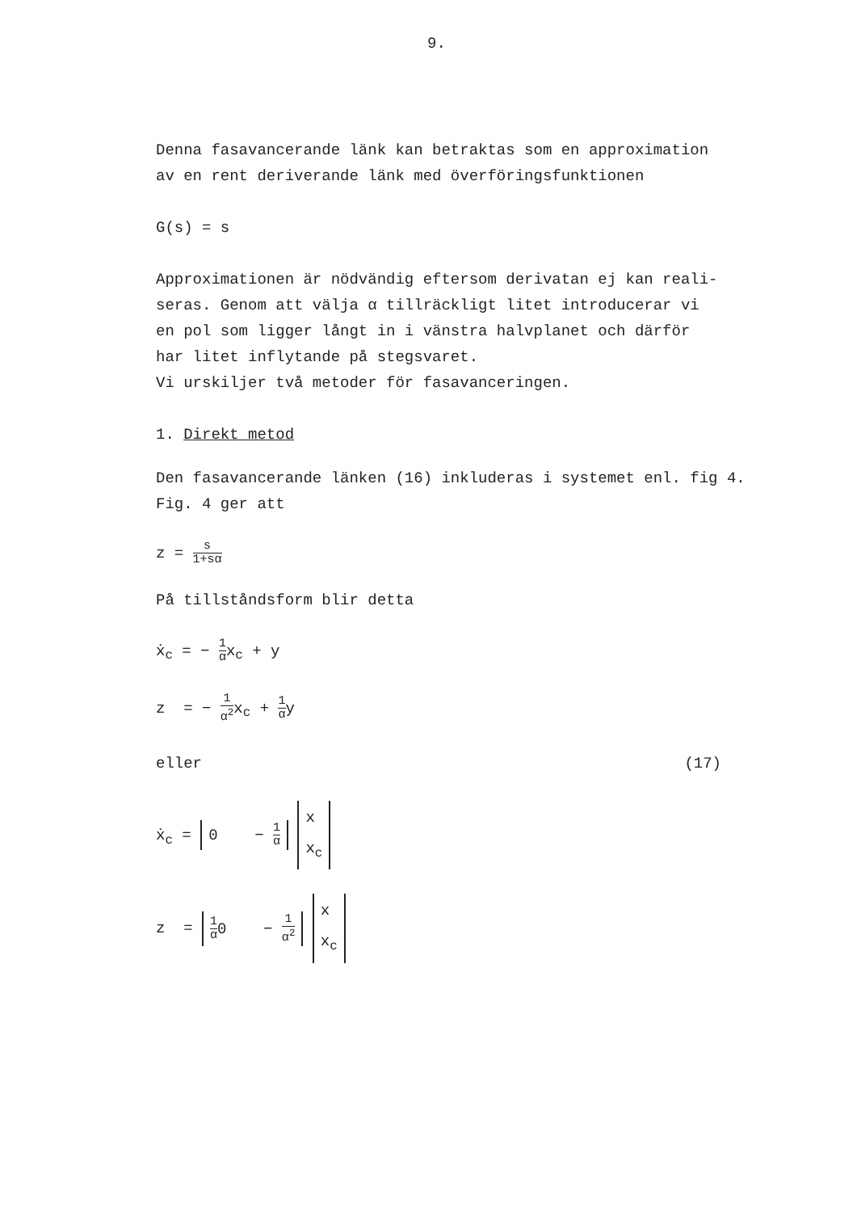9.
Denna fasavancerande länk kan betraktas som en approximation
av en rent deriverande länk med överföringsfunktionen
G(s) = s
Approximationen är nödvändig eftersom derivatan ej kan reali-
seras. Genom att välja α tillräckligt litet introducerar vi
en pol som ligger långt in i vänstra halvplanet och därför
har litet inflytande på stegsvaret.
Vi urskiljer två metoder för fasavanceringen.
1. Direkt metod
Den fasavancerande länken (16) inkluderas i systemet enl. fig 4.
Fig. 4 ger att
z = s 1+sα
På tillståndsform blir detta
ẋ<sub>c</sub> = − 1 αx<sub>c</sub> + y
z = − 1 α<sup>2</sup>x<sub>c</sub> + 1 αy
eller (17)
ẋ<sub>c</sub> = 0 − 1 α x
x<sub>c</sub>
z = 1 α0 − 1 α<sup>2</sup> x
x<sub>c</sub>